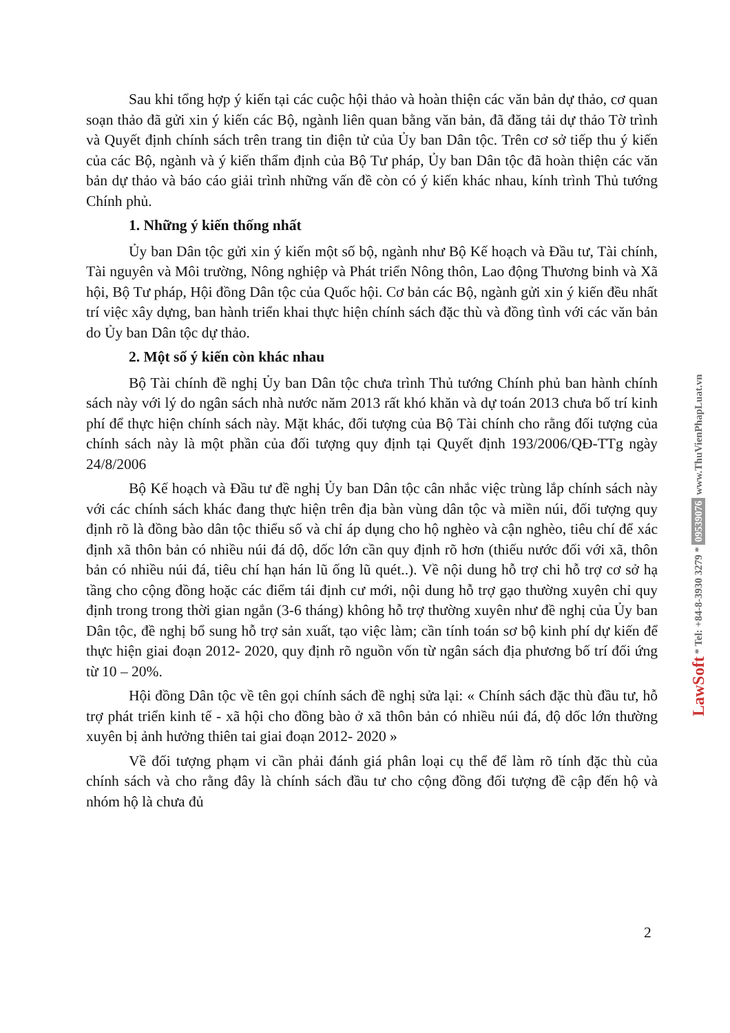Sau khi tổng hợp ý kiến tại các cuộc hội thảo và hoàn thiện các văn bản dự thảo, cơ quan soạn thảo đã gửi xin ý kiến các Bộ, ngành liên quan bằng văn bản, đã đăng tải dự thảo Tờ trình và Quyết định chính sách trên trang tin điện tử của Ủy ban Dân tộc. Trên cơ sở tiếp thu ý kiến của các Bộ, ngành và ý kiến thẩm định của Bộ Tư pháp, Ủy ban Dân tộc đã hoàn thiện các văn bản dự thảo và báo cáo giải trình những vấn đề còn có ý kiến khác nhau, kính trình Thủ tướng Chính phủ.
1. Những ý kiến thống nhất
Ủy ban Dân tộc gửi xin ý kiến một số bộ, ngành như Bộ Kế hoạch và Đầu tư, Tài chính, Tài nguyên và Môi trường, Nông nghiệp và Phát triển Nông thôn, Lao động Thương binh và Xã hội, Bộ Tư pháp, Hội đồng Dân tộc của Quốc hội. Cơ bản các Bộ, ngành gửi xin ý kiến đều nhất trí việc xây dựng, ban hành triển khai thực hiện chính sách đặc thù và đồng tình với các văn bản do Ủy ban Dân tộc dự thảo.
2. Một số ý kiến còn khác nhau
Bộ Tài chính đề nghị Ủy ban Dân tộc chưa trình Thủ tướng Chính phủ ban hành chính sách này với lý do ngân sách nhà nước năm 2013 rất khó khăn và dự toán 2013 chưa bố trí kinh phí để thực hiện chính sách này. Mặt khác, đối tượng của Bộ Tài chính cho rằng đối tượng của chính sách này là một phần của đối tượng quy định tại Quyết định 193/2006/QĐ-TTg ngày 24/8/2006
Bộ Kế hoạch và Đầu tư đề nghị Ủy ban Dân tộc cân nhắc việc trùng lắp chính sách này với các chính sách khác đang thực hiện trên địa bàn vùng dân tộc và miền núi, đối tượng quy định rõ là đồng bào dân tộc thiểu số và chỉ áp dụng cho hộ nghèo và cận nghèo, tiêu chí để xác định xã thôn bản có nhiều núi đá dộ, dốc lớn cần quy định rõ hơn (thiếu nước đối với xã, thôn bản có nhiều núi đá, tiêu chí hạn hán lũ ống lũ quét..). Về nội dung hỗ trợ chi hỗ trợ cơ sở hạ tầng cho cộng đồng hoặc các điểm tái định cư mới, nội dung hỗ trợ gạo thường xuyên chỉ quy định trong trong thời gian ngắn (3-6 tháng) không hỗ trợ thường xuyên như đề nghị của Ủy ban Dân tộc, đề nghị bổ sung hỗ trợ sản xuất, tạo việc làm; cần tính toán sơ bộ kinh phí dự kiến để thực hiện giai đoạn 2012- 2020, quy định rõ nguồn vốn từ ngân sách địa phương bố trí đối ứng từ 10 – 20%.
Hội đồng Dân tộc về tên gọi chính sách đề nghị sửa lại: « Chính sách đặc thù đầu tư, hỗ trợ phát triển kinh tế - xã hội cho đồng bào ở xã thôn bản có nhiều núi đá, độ dốc lớn thường xuyên bị ảnh hưởng thiên tai giai đoạn 2012- 2020 »
Về đối tượng phạm vi cần phải đánh giá phân loại cụ thể để làm rõ tính đặc thù của chính sách và cho rằng đây là chính sách đầu tư cho cộng đồng đối tượng đề cập đến hộ và nhóm hộ là chưa đủ
2
LawSoft * Tel: +84-8-3930 3279 * 09539076 www.ThuVienPhapLuat.vn